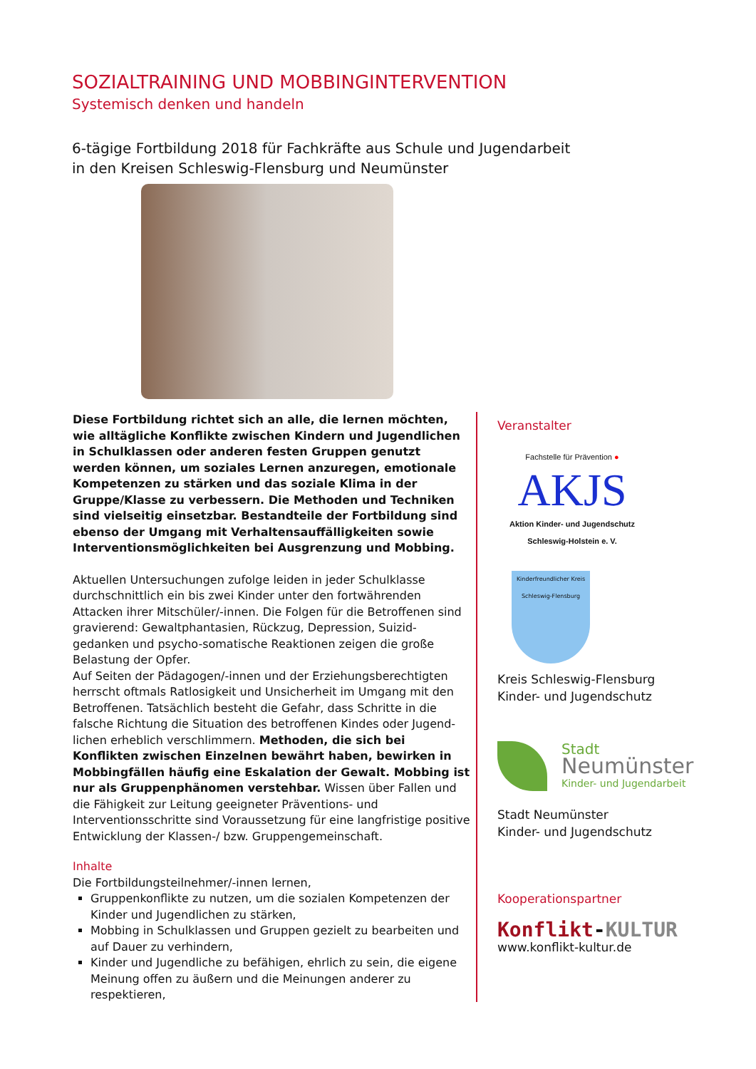SOZIALTRAINING UND MOBBINGINTERVENTION
Systemisch denken und handeln
6-tägige Fortbildung 2018 für Fachkräfte aus Schule und Jugendarbeit
in den Kreisen Schleswig-Flensburg und Neumünster
Diese Fortbildung richtet sich an alle, die lernen möchten, wie alltägliche Konflikte zwischen Kindern und Jugendlichen in Schulklassen oder anderen festen Gruppen genutzt werden können, um soziales Lernen anzuregen, emotionale Kompetenzen zu stärken und das soziale Klima in der Gruppe/Klasse zu verbessern. Die Methoden und Techniken sind vielseitig einsetzbar. Bestandteile der Fortbildung sind ebenso der Umgang mit Verhaltensauffälligkeiten sowie Interventionsmöglichkeiten bei Ausgrenzung und Mobbing.
Aktuellen Untersuchungen zufolge leiden in jeder Schulklasse durchschnittlich ein bis zwei Kinder unter den fortwährenden Attacken ihrer Mitschüler/-innen. Die Folgen für die Betroffenen sind gravierend: Gewaltphantasien, Rückzug, Depression, Suizid-gedanken und psycho-somatische Reaktionen zeigen die große Belastung der Opfer.
Auf Seiten der Pädagogen/-innen und der Erziehungsberechtigten herrscht oftmals Ratlosigkeit und Unsicherheit im Umgang mit den Betroffenen. Tatsächlich besteht die Gefahr, dass Schritte in die falsche Richtung die Situation des betroffenen Kindes oder Jugend-lichen erheblich verschlimmern. Methoden, die sich bei Konflikten zwischen Einzelnen bewährt haben, bewirken in Mobbingfällen häufig eine Eskalation der Gewalt. Mobbing ist nur als Gruppenphänomen verstehbar. Wissen über Fallen und die Fähigkeit zur Leitung geeigneter Präventions- und Interventionsschritte sind Voraussetzung für eine langfristige positive Entwicklung der Klassen-/ bzw. Gruppengemeinschaft.
Inhalte
Die Fortbildungsteilnehmer/-innen lernen,
Gruppenkonflikte zu nutzen, um die sozialen Kompetenzen der Kinder und Jugendlichen zu stärken,
Mobbing in Schulklassen und Gruppen gezielt zu bearbeiten und auf Dauer zu verhindern,
Kinder und Jugendliche zu befähigen, ehrlich zu sein, die eigene Meinung offen zu äußern und die Meinungen anderer zu respektieren,
Veranstalter
Fachstelle für Prävention ●
AKJS
Aktion Kinder- und Jugendschutz
Schleswig-Holstein e. V.
Kinderfreundlicher Kreis Schleswig-Flensburg
Kreis Schleswig-Flensburg
Kinder- und Jugendschutz
Stadt
Neumünster
Kinder- und Jugendarbeit
Stadt Neumünster
Kinder- und Jugendschutz
Kooperationspartner
Konflikt-KULTUR
www.konflikt-kultur.de